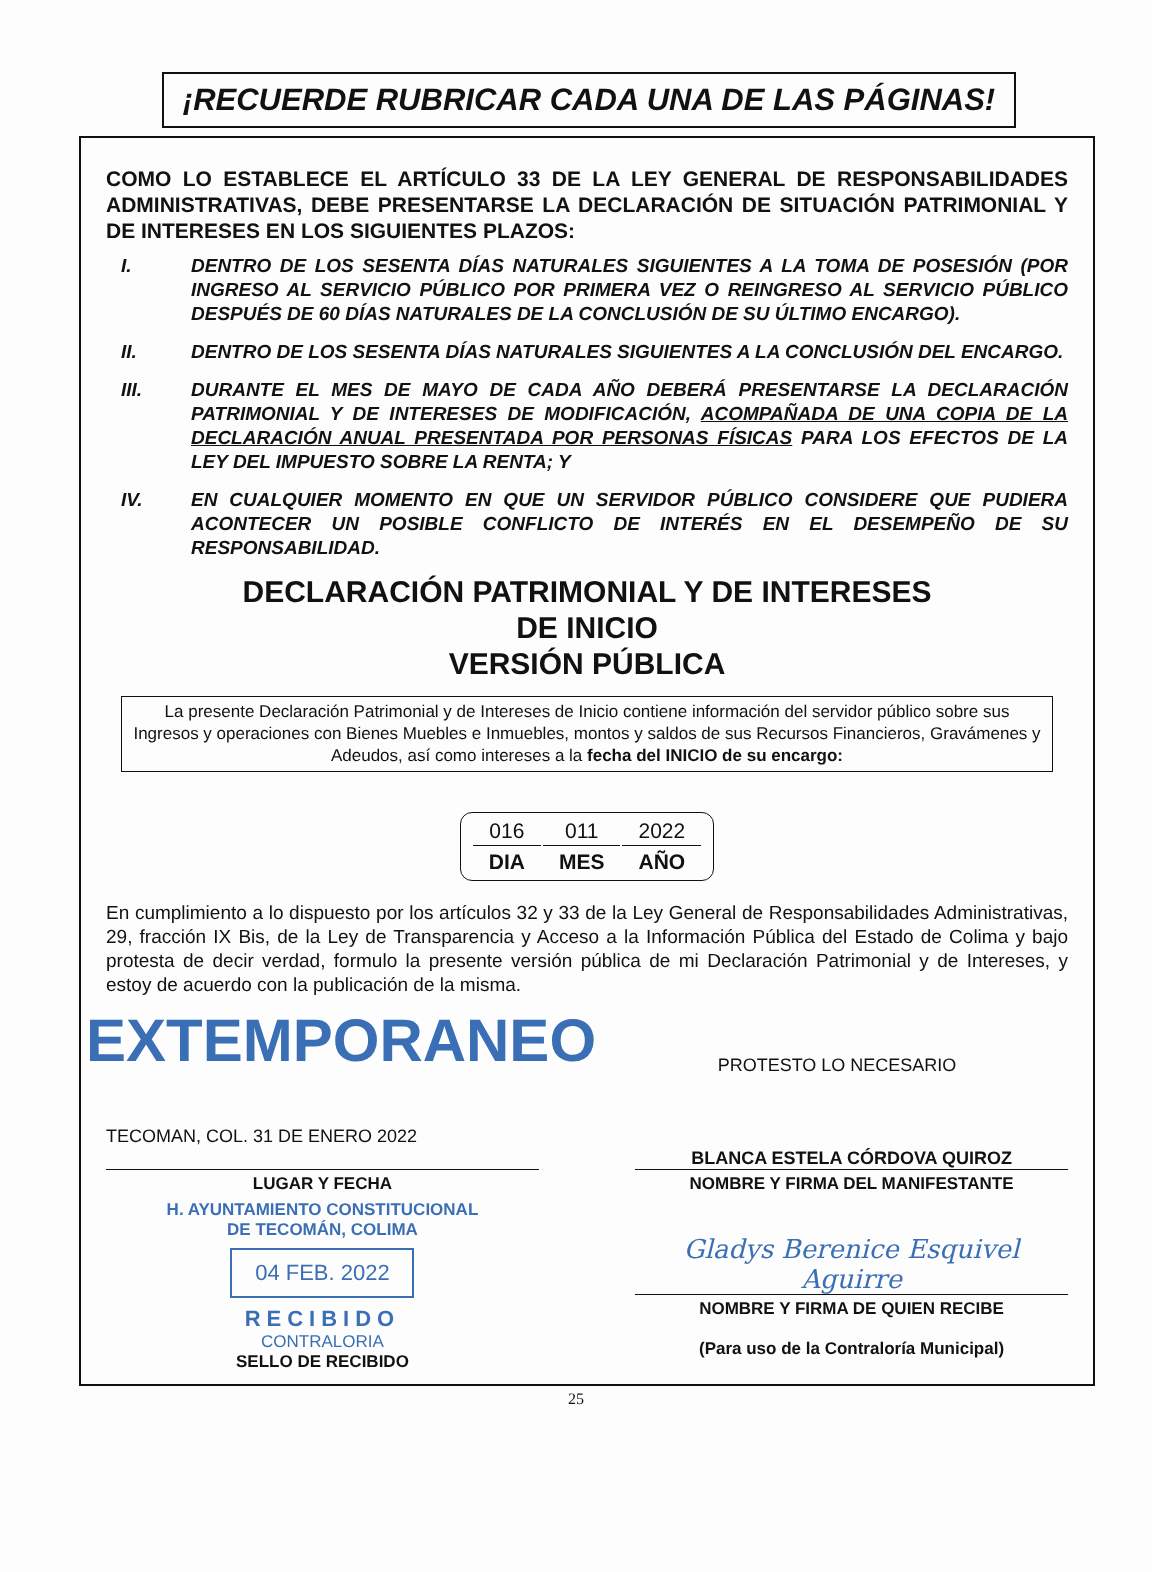¡RECUERDE RUBRICAR CADA UNA DE LAS PÁGINAS!
COMO LO ESTABLECE EL ARTÍCULO 33 DE LA LEY GENERAL DE RESPONSABILIDADES ADMINISTRATIVAS, DEBE PRESENTARSE LA DECLARACIÓN DE SITUACIÓN PATRIMONIAL Y DE INTERESES EN LOS SIGUIENTES PLAZOS:
I. DENTRO DE LOS SESENTA DÍAS NATURALES SIGUIENTES A LA TOMA DE POSESIÓN (POR INGRESO AL SERVICIO PÚBLICO POR PRIMERA VEZ O REINGRESO AL SERVICIO PÚBLICO DESPUÉS DE 60 DÍAS NATURALES DE LA CONCLUSIÓN DE SU ÚLTIMO ENCARGO).
II. DENTRO DE LOS SESENTA DÍAS NATURALES SIGUIENTES A LA CONCLUSIÓN DEL ENCARGO.
III. DURANTE EL MES DE MAYO DE CADA AÑO DEBERÁ PRESENTARSE LA DECLARACIÓN PATRIMONIAL Y DE INTERESES DE MODIFICACIÓN, ACOMPAÑADA DE UNA COPIA DE LA DECLARACIÓN ANUAL PRESENTADA POR PERSONAS FÍSICAS PARA LOS EFECTOS DE LA LEY DEL IMPUESTO SOBRE LA RENTA; Y
IV. EN CUALQUIER MOMENTO EN QUE UN SERVIDOR PÚBLICO CONSIDERE QUE PUDIERA ACONTECER UN POSIBLE CONFLICTO DE INTERÉS EN EL DESEMPEÑO DE SU RESPONSABILIDAD.
DECLARACIÓN PATRIMONIAL Y DE INTERESES
DE INICIO
VERSIÓN PÚBLICA
La presente Declaración Patrimonial y de Intereses de Inicio contiene información del servidor público sobre sus Ingresos y operaciones con Bienes Muebles e Inmuebles, montos y saldos de sus Recursos Financieros, Gravámenes y Adeudos, así como intereses a la fecha del INICIO de su encargo:
| 016 | 011 | 2022 |
| DIA | MES | AÑO |
En cumplimiento a lo dispuesto por los artículos 32 y 33 de la Ley General de Responsabilidades Administrativas, 29, fracción IX Bis, de la Ley de Transparencia y Acceso a la Información Pública del Estado de Colima y bajo protesta de decir verdad, formulo la presente versión pública de mi Declaración Patrimonial y de Intereses, y estoy de acuerdo con la publicación de la misma.
EXTEMPORANEO
PROTESTO LO NECESARIO
TECOMAN, COL. 31 DE ENERO 2022
LUGAR Y FECHA
H. AYUNTAMIENTO CONSTITUCIONAL
DE TECOMÁN, COLIMA
04 FEB. 2022
RECIBIDO
CONTRALORIA
SELLO DE RECIBIDO
BLANCA ESTELA CÓRDOVA QUIROZ
NOMBRE Y FIRMA DEL MANIFESTANTE
Gladys Berenice Esquivel Aguirre
NOMBRE Y FIRMA DE QUIEN RECIBE
(Para uso de la Contraloría Municipal)
25